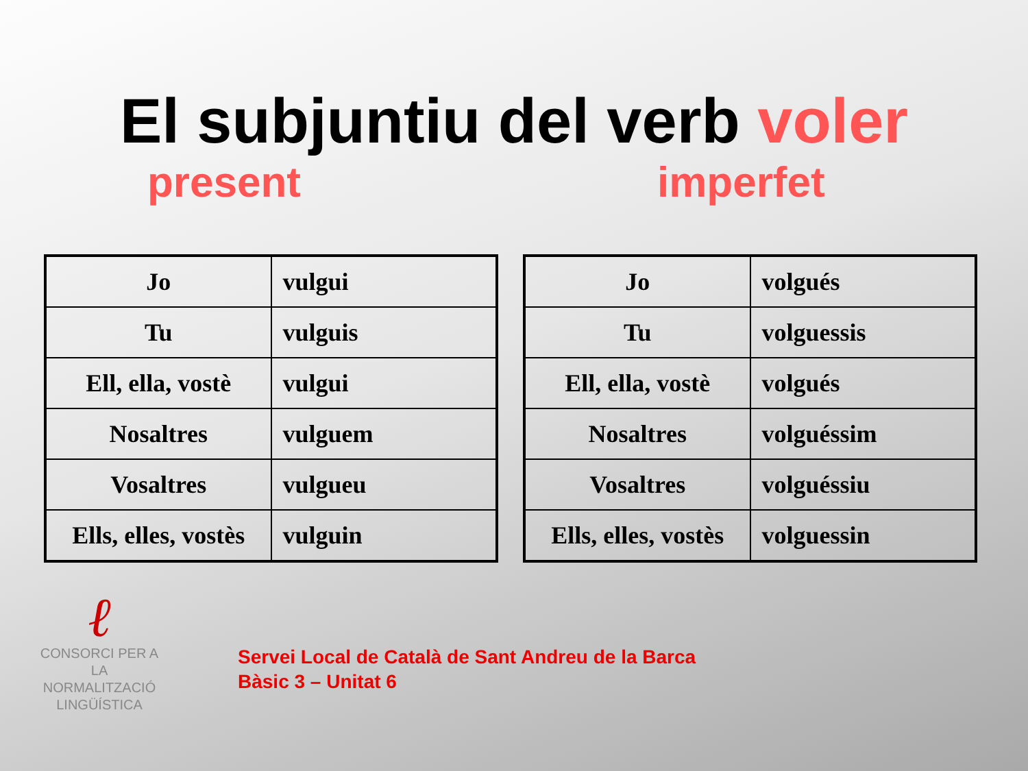El subjuntiu del verb voler
present imperfet
| Jo | vulgui |
| Tu | vulguis |
| Ell, ella, vostè | vulgui |
| Nosaltres | vulguem |
| Vosaltres | vulgueu |
| Ells, elles, vostès | vulguin |
| Jo | volgués |
| Tu | volguessis |
| Ell, ella, vostè | volgués |
| Nosaltres | volguéssim |
| Vosaltres | volguéssiu |
| Ells, elles, vostès | volguessin |
ℓ
CONSORCI PER A
LA NORMALITZACIÓ
LINGÜÍSTICA
Servei Local de Català de Sant Andreu de la Barca
Bàsic 3 – Unitat 6